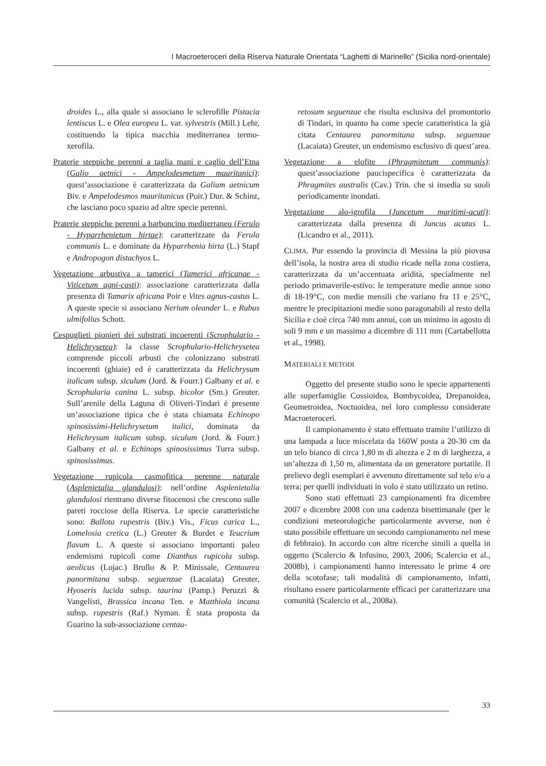I Macroeteroceri della Riserva Naturale Orientata “Laghetti di Marinello” (Sicilia nord-orientale)
droides L., alla quale si associano le sclerofille Pistacia lentiscus L. e Olea europea L. var. sylvestris (Mill.) Lehr, costituendo la tipica macchia mediterranea termo-xerofila.
Praterie steppiche perenni a taglia mani e caglio dell’Etna (Galio aetnici - Ampelodesmetum mauritanici): quest’associazione è caratterizzata da Galium aetnicum Biv. e Ampelodesmos mauritanicus (Poir.) Dur. & Schinz, che lasciano poco spazio ad altre specie perenni.
Praterie steppiche perenni a barboncino mediterraneo (Ferulo - Hyparrhenietum hirtae): caratterizzate da Ferula communis L. e dominate da Hyparrhenia hirta (L.) Stapf e Andropogon distachyos L.
Vegetazione arbustiva a tamerici (Tamerici africanae - Viticetum agni-casti): associazione caratterizzata dalla presenza di Tamarix africana Poir e Vites agnus-castus L. A queste specie si associano Nerium oleander L. e Rubus ulmifolius Schott.
Cespuglieti pionieri dei substrati incoerenti (Scrophulario - Helichrysetea): la classe Scrophulario-Helichrysetea comprende piccoli arbusti che colonizzano substrati incoerenti (ghiaie) ed è caratterizzata da Helichrysum italicum subsp. siculum (Jord. & Fourr.) Galbany et al. e Scrophularia canina L. subsp. bicolor (Sm.) Greuter. Sull’arenile della Laguna di Oliveri-Tindari è presente un’associazione tipica che è stata chiamata Echinopo spinosissimi-Helichrysetum italici, dominata da Helichrysum italicum subsp. siculum (Jord. & Fourr.) Galbany et al. e Echinops spinosissimus Turra subsp. spinosissimus.
Vegetazione rupicola casmofitica perenne naturale (Asplenietalia glandulosi): nell’ordine Asplenietalia glandulosi rientrano diverse fitocenosi che crescono sulle pareti rocciose della Riserva. Le specie caratteristiche sono: Ballota rupestris (Biv.) Vis., Ficus carica L., Lomelosia cretica (L.) Greuter & Burdet e Teucrium flavum L. A queste si associano importanti paleo endemismi rupicoli come Dianthus rupicola subsp. aeolicus (Lojac.) Brullo & P. Minissale, Centaurea panormitana subsp. seguenzae (Lacaiata) Greuter, Hyoseris lucida subsp. taurina (Pamp.) Peruzzi & Vangelisti, Brassica incana Ten. e Matthiola incana subsp. rupestris (Raf.) Nyman. È stata proposta da Guarino la sub-associazione centau-
retosum seguenzae che risulta esclusiva del promontorio di Tindari, in quanto ha come specie caratteristica la già citata Centaurea panormitana subsp. seguenzae (Lacaiata) Greuter, un endemismo esclusivo di quest’area.
Vegetazione a elofite (Phragmitetum communis): quest’associazione paucispecifica è caratterizzata da Phragmites australis (Cav.) Trin. che si insedia su suoli periodicamente inondati.
Vegetazione alo-igrofila (Juncetum maritimi-acuti): caratterizzata dalla presenza di Juncus acutus L. (Licandro et al., 2011).
CLIMA. Pur essendo la provincia di Messina la più piovosa dell’isola, la nostra area di studio ricade nella zona costiera, caratterizzata da un’accentuata aridità, specialmente nel periodo primaverile-estivo: le temperature medie annue sono di 18-19°C, con medie mensili che variano fra 11 e 25°C, mentre le precipitazioni medie sono paragonabili al resto della Sicilia e cioè circa 740 mm annui, con un minimo in agosto di soli 9 mm e un massimo a dicembre di 111 mm (Cartabellotta et al., 1998).
MATERIALI E METODI
Oggetto del presente studio sono le specie appartenenti alle superfamiglie Cossioidea, Bombycoidea, Drepanoidea, Geometroidea, Noctuoidea, nel loro complesso considerate Macroeteroceri.
Il campionamento è stato effettuato tramite l’utilizzo di una lampada a luce miscelata da 160W posta a 20-30 cm da un telo bianco di circa 1,80 m di altezza e 2 m di larghezza, a un’altezza di 1,50 m, alimentata da un generatore portatile. Il prelievo degli esemplari è avvenuto direttamente sul telo e/o a terra; per quelli individuati in volo è stato utilizzato un retino.
Sono stati effettuati 23 campionamenti fra dicembre 2007 e dicembre 2008 con una cadenza bisettimanale (per le condizioni meteorologiche particolarmente avverse, non è stato possibile effettuare un secondo campionamento nel mese di febbraio). In accordo con altre ricerche simili a quella in oggetto (Scalercio & Infusino, 2003, 2006; Scalercio et al., 2008b), i campionamenti hanno interessato le prime 4 ore della scotofase; tali modalità di campionamento, infatti, risultano essere particolarmente efficaci per caratterizzare una comunità (Scalercio et al., 2008a).
33